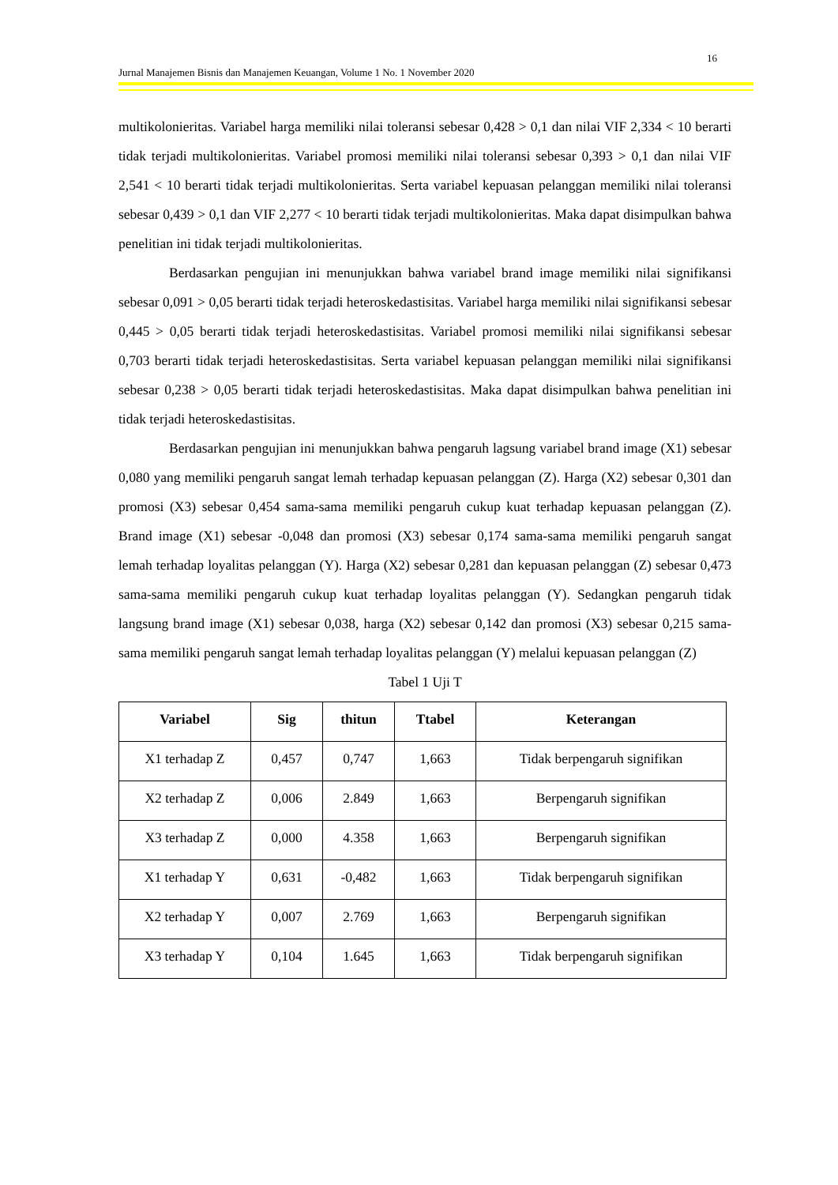16
Jurnal Manajemen Bisnis dan Manajemen Keuangan, Volume 1 No. 1 November 2020
multikolonieritas. Variabel harga memiliki nilai toleransi sebesar 0,428 > 0,1 dan nilai VIF 2,334 < 10 berarti tidak terjadi multikolonieritas. Variabel promosi memiliki nilai toleransi sebesar 0,393 > 0,1 dan nilai VIF 2,541 < 10 berarti tidak terjadi multikolonieritas. Serta variabel kepuasan pelanggan memiliki nilai toleransi sebesar 0,439 > 0,1 dan VIF 2,277 < 10 berarti tidak terjadi multikolonieritas. Maka dapat disimpulkan bahwa penelitian ini tidak terjadi multikolonieritas.
Berdasarkan pengujian ini menunjukkan bahwa variabel brand image memiliki nilai signifikansi sebesar 0,091 > 0,05 berarti tidak terjadi heteroskedastisitas. Variabel harga memiliki nilai signifikansi sebesar 0,445 > 0,05 berarti tidak terjadi heteroskedastisitas. Variabel promosi memiliki nilai signifikansi sebesar 0,703 berarti tidak terjadi heteroskedastisitas. Serta variabel kepuasan pelanggan memiliki nilai signifikansi sebesar 0,238 > 0,05 berarti tidak terjadi heteroskedastisitas. Maka dapat disimpulkan bahwa penelitian ini tidak terjadi heteroskedastisitas.
Berdasarkan pengujian ini menunjukkan bahwa pengaruh lagsung variabel brand image (X1) sebesar 0,080 yang memiliki pengaruh sangat lemah terhadap kepuasan pelanggan (Z). Harga (X2) sebesar 0,301 dan promosi (X3) sebesar 0,454 sama-sama memiliki pengaruh cukup kuat terhadap kepuasan pelanggan (Z). Brand image (X1) sebesar -0,048 dan promosi (X3) sebesar 0,174 sama-sama memiliki pengaruh sangat lemah terhadap loyalitas pelanggan (Y). Harga (X2) sebesar 0,281 dan kepuasan pelanggan (Z) sebesar 0,473 sama-sama memiliki pengaruh cukup kuat terhadap loyalitas pelanggan (Y). Sedangkan pengaruh tidak langsung brand image (X1) sebesar 0,038, harga (X2) sebesar 0,142 dan promosi (X3) sebesar 0,215 sama- sama memiliki pengaruh sangat lemah terhadap loyalitas pelanggan (Y) melalui kepuasan pelanggan (Z)
Tabel 1 Uji T
| Variabel | Sig | thitun | Ttabel | Keterangan |
| --- | --- | --- | --- | --- |
| X1 terhadap Z | 0,457 | 0,747 | 1,663 | Tidak berpengaruh signifikan |
| X2 terhadap Z | 0,006 | 2.849 | 1,663 | Berpengaruh signifikan |
| X3 terhadap Z | 0,000 | 4.358 | 1,663 | Berpengaruh signifikan |
| X1 terhadap Y | 0,631 | -0,482 | 1,663 | Tidak berpengaruh signifikan |
| X2 terhadap Y | 0,007 | 2.769 | 1,663 | Berpengaruh signifikan |
| X3 terhadap Y | 0,104 | 1.645 | 1,663 | Tidak berpengaruh signifikan |